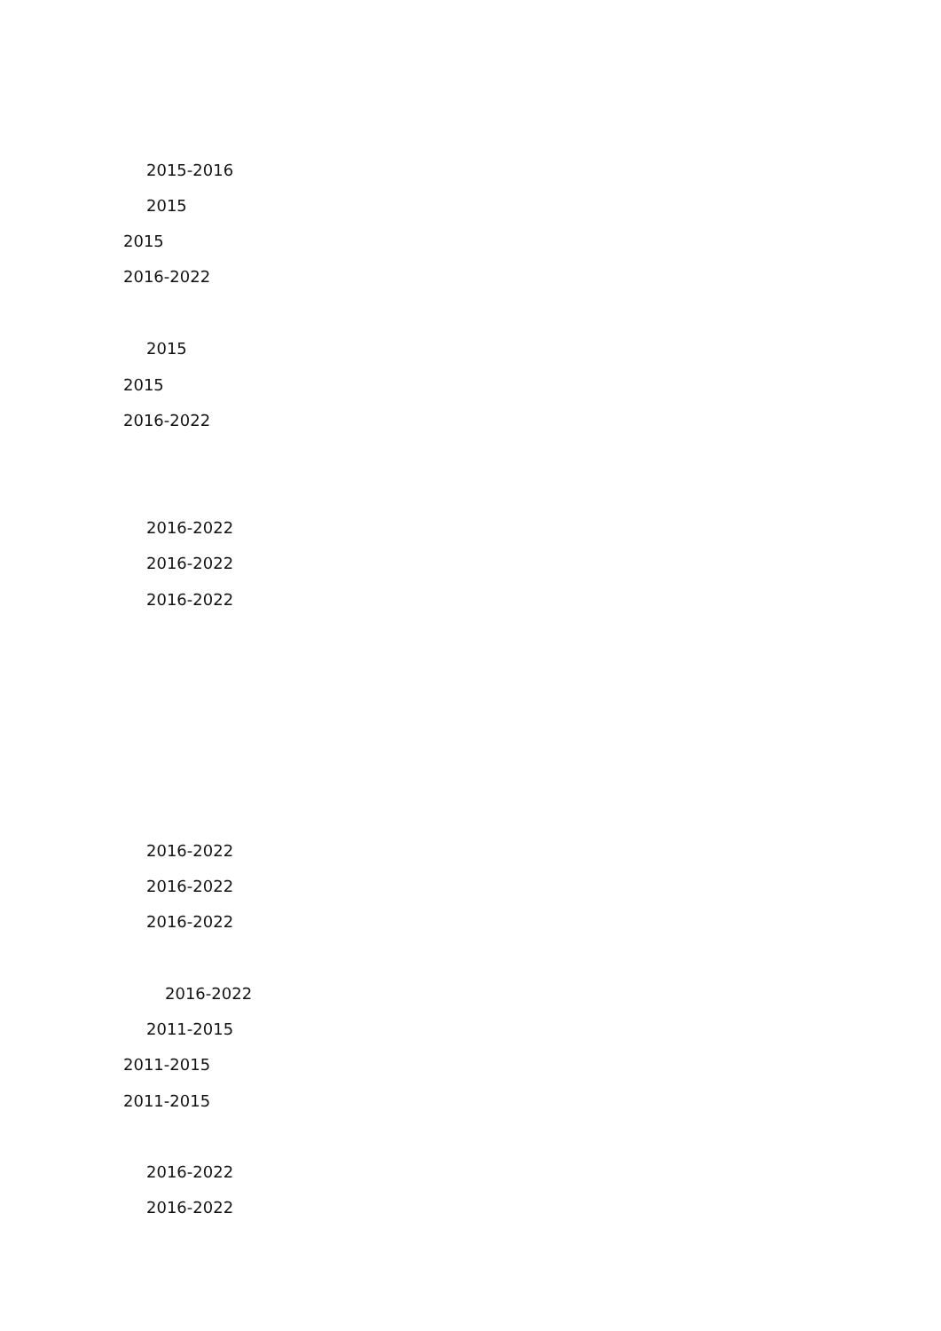2015-2016
2015
2015
2016-2022
2015
2015
2016-2022
2016-2022
2016-2022
2016-2022
2016-2022
2016-2022
2016-2022
2016-2022
2011-2015
2011-2015
2011-2015
2016-2022
2016-2022